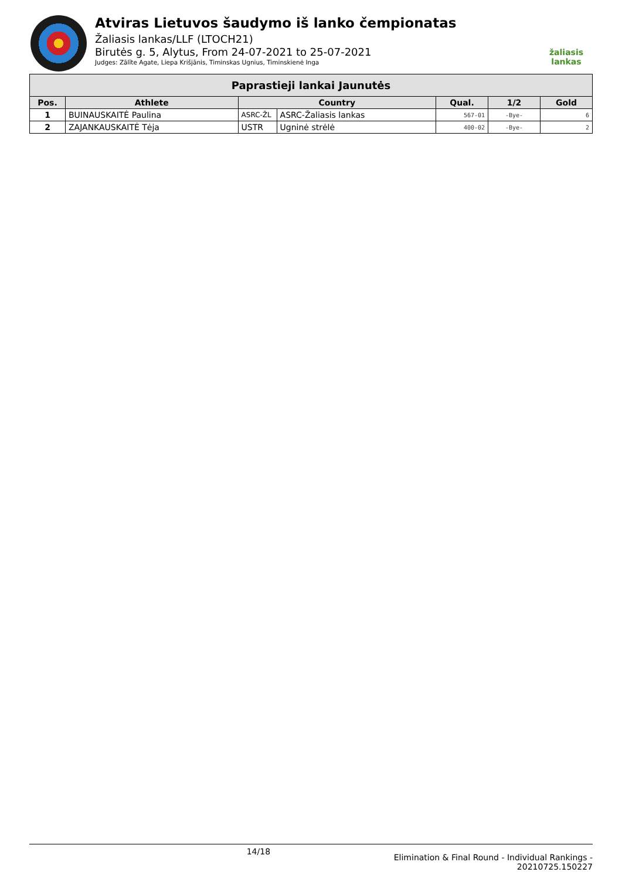Atviras Lietuvos šaudymo iš lanko čempionatas
Žaliasis lankas/LLF (LTOCH21)
Birutės g. 5, Alytus, From 24-07-2021 to 25-07-2021
Judges: Zālīte Agate, Liepa Krišjānis, Timinskas Ugnius, Timinskienė Inga
žaliasis
lankas
| Paprastieji lankai Jaunutės | | | | | | |
| --- | --- | --- | --- | --- | --- | --- |
| Pos. | Athlete | Country | | Qual. | 1/2 | Gold |
| 1 | BUINAUSKAITĖ Paulina | ASRC-ŽL | ASRC-Žaliasis lankas | 567-01 | -Bye- | 6 |
| 2 | ZAJANKAUSKAITĖ Tėja | USTR | Ugninė strėlė | 400-02 | -Bye- | 2 |
14/18
Elimination & Final Round - Individual Rankings -
20210725.150227